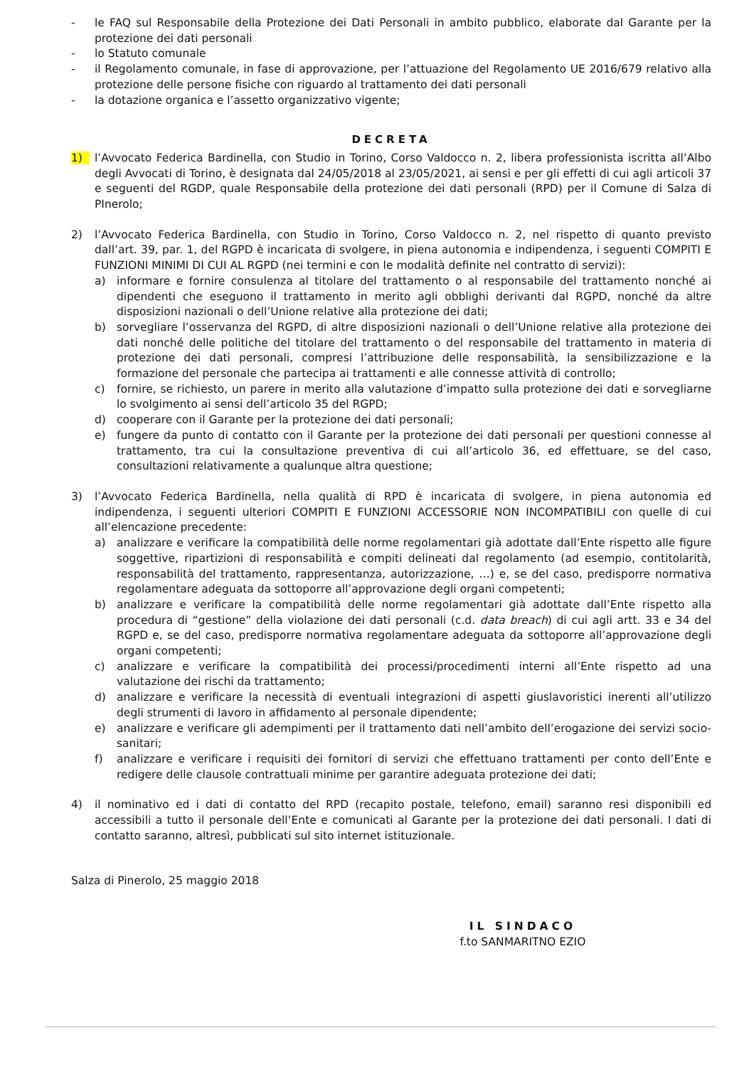- le FAQ sul Responsabile della Protezione dei Dati Personali in ambito pubblico, elaborate dal Garante per la protezione dei dati personali
- lo Statuto comunale
- il Regolamento comunale, in fase di approvazione, per l’attuazione del Regolamento UE 2016/679 relativo alla protezione delle persone fisiche con riguardo al trattamento dei dati personali
- la dotazione organica e l’assetto organizzativo vigente;
DECRETA
1) l’Avvocato Federica Bardinella, con Studio in Torino, Corso Valdocco n. 2, libera professionista iscritta all’Albo degli Avvocati di Torino, è designata dal 24/05/2018 al 23/05/2021, ai sensi e per gli effetti di cui agli articoli 37 e seguenti del RGDP, quale Responsabile della protezione dei dati personali (RPD) per il Comune di Salza di PInerolo;
2) l’Avvocato Federica Bardinella, con Studio in Torino, Corso Valdocco n. 2, nel rispetto di quanto previsto dall’art. 39, par. 1, del RGPD è incaricata di svolgere, in piena autonomia e indipendenza, i seguenti COMPITI E FUNZIONI MINIMI DI CUI AL RGPD (nei termini e con le modalità definite nel contratto di servizi):
a) informare e fornire consulenza al titolare del trattamento o al responsabile del trattamento nonché ai dipendenti che eseguono il trattamento in merito agli obblighi derivanti dal RGPD, nonché da altre disposizioni nazionali o dell’Unione relative alla protezione dei dati;
b) sorvegliare l’osservanza del RGPD, di altre disposizioni nazionali o dell’Unione relative alla protezione dei dati nonché delle politiche del titolare del trattamento o del responsabile del trattamento in materia di protezione dei dati personali, compresi l’attribuzione delle responsabilità, la sensibilizzazione e la formazione del personale che partecipa ai trattamenti e alle connesse attività di controllo;
c) fornire, se richiesto, un parere in merito alla valutazione d’impatto sulla protezione dei dati e sorvegliarne lo svolgimento ai sensi dell’articolo 35 del RGPD;
d) cooperare con il Garante per la protezione dei dati personali;
e) fungere da punto di contatto con il Garante per la protezione dei dati personali per questioni connesse al trattamento, tra cui la consultazione preventiva di cui all’articolo 36, ed effettuare, se del caso, consultazioni relativamente a qualunque altra questione;
3) l’Avvocato Federica Bardinella, nella qualità di RPD è incaricata di svolgere, in piena autonomia ed indipendenza, i seguenti ulteriori COMPITI E FUNZIONI ACCESSORIE NON INCOMPATIBILI con quelle di cui all’elencazione precedente:
a) analizzare e verificare la compatibilità delle norme regolamentari già adottate dall’Ente rispetto alle figure soggettive, ripartizioni di responsabilità e compiti delineati dal regolamento (ad esempio, contitolarità, responsabilità del trattamento, rappresentanza, autorizzazione, …) e, se del caso, predisporre normativa regolamentare adeguata da sottoporre all’approvazione degli organi competenti;
b) analizzare e verificare la compatibilità delle norme regolamentari già adottate dall’Ente rispetto alla procedura di “gestione” della violazione dei dati personali (c.d. data breach) di cui agli artt. 33 e 34 del RGPD e, se del caso, predisporre normativa regolamentare adeguata da sottoporre all’approvazione degli organi competenti;
c) analizzare e verificare la compatibilità dei processi/procedimenti interni all’Ente rispetto ad una valutazione dei rischi da trattamento;
d) analizzare e verificare la necessità di eventuali integrazioni di aspetti giuslavoristici inerenti all’utilizzo degli strumenti di lavoro in affidamento al personale dipendente;
e) analizzare e verificare gli adempimenti per il trattamento dati nell’ambito dell’erogazione dei servizi socio-sanitari;
f) analizzare e verificare i requisiti dei fornitori di servizi che effettuano trattamenti per conto dell’Ente e redigere delle clausole contrattuali minime per garantire adeguata protezione dei dati;
4) il nominativo ed i dati di contatto del RPD (recapito postale, telefono, email) saranno resi disponibili ed accessibili a tutto il personale dell’Ente e comunicati al Garante per la protezione dei dati personali. I dati di contatto saranno, altresì, pubblicati sul sito internet istituzionale.
Salza di Pinerolo, 25 maggio 2018
IL SINDACO
f.to SANMARITNO EZIO